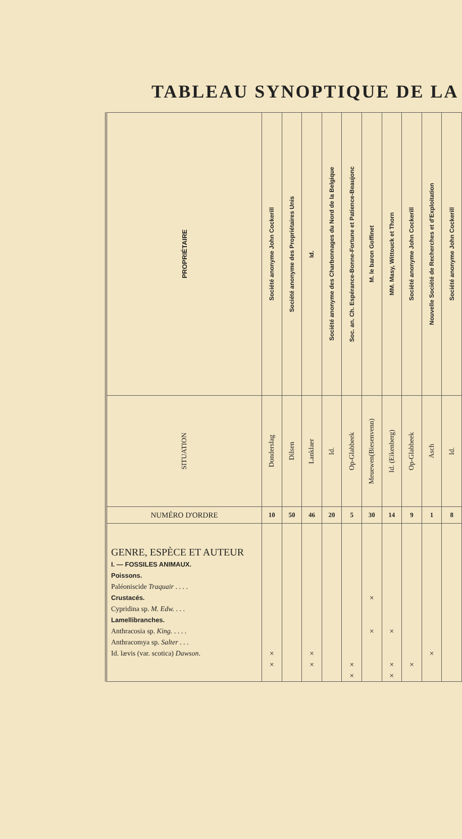TABLEAU SYNOPTIQUE DE LA
| PROPRIÉTAIRE | Société anonyme John Cockerill | Société anonyme des Propriétaires Unis | Id. | Société anonyme des Charbonnages du Nord de la Belgique | Soc. an. Ch. Espérance-Bonne-Fortune et Patience-Beaujonc | M. le baron Goffinet | MM. Masy, Wittouck et Thorn | Société anonyme John Cockerill | Nouvelle Société de Recherches et d'Exploitation | Société anonyme John Cockerill |
| SITUATION | Donderslag | Dilsen | Lanklaer | Id. | Op-Glabbeek | Meuewen(Biesenvenn) | Id. (Eikenberg) | Op-Glabbeek | Asch | Id. |
| NUMÉRO D'ORDRE | 10 | 50 | 46 | 20 | 5 | 30 | 14 | 9 | 1 | 8 |
| GENRE, ESPÈCE ET AUTEUR I. — FOSSILES ANIMAUX. Poissons. Paléoniscide Traquair . . . . Crustacés. Cypridina sp. M. Edw. . . . Lamellibranches. Anthracosia sp. King. . . . . Anthracomya sp. Salter . . . Id. lævis (var. scotica) Dawson . | × × | | × × | | × × | × × | × × × | × | × | |